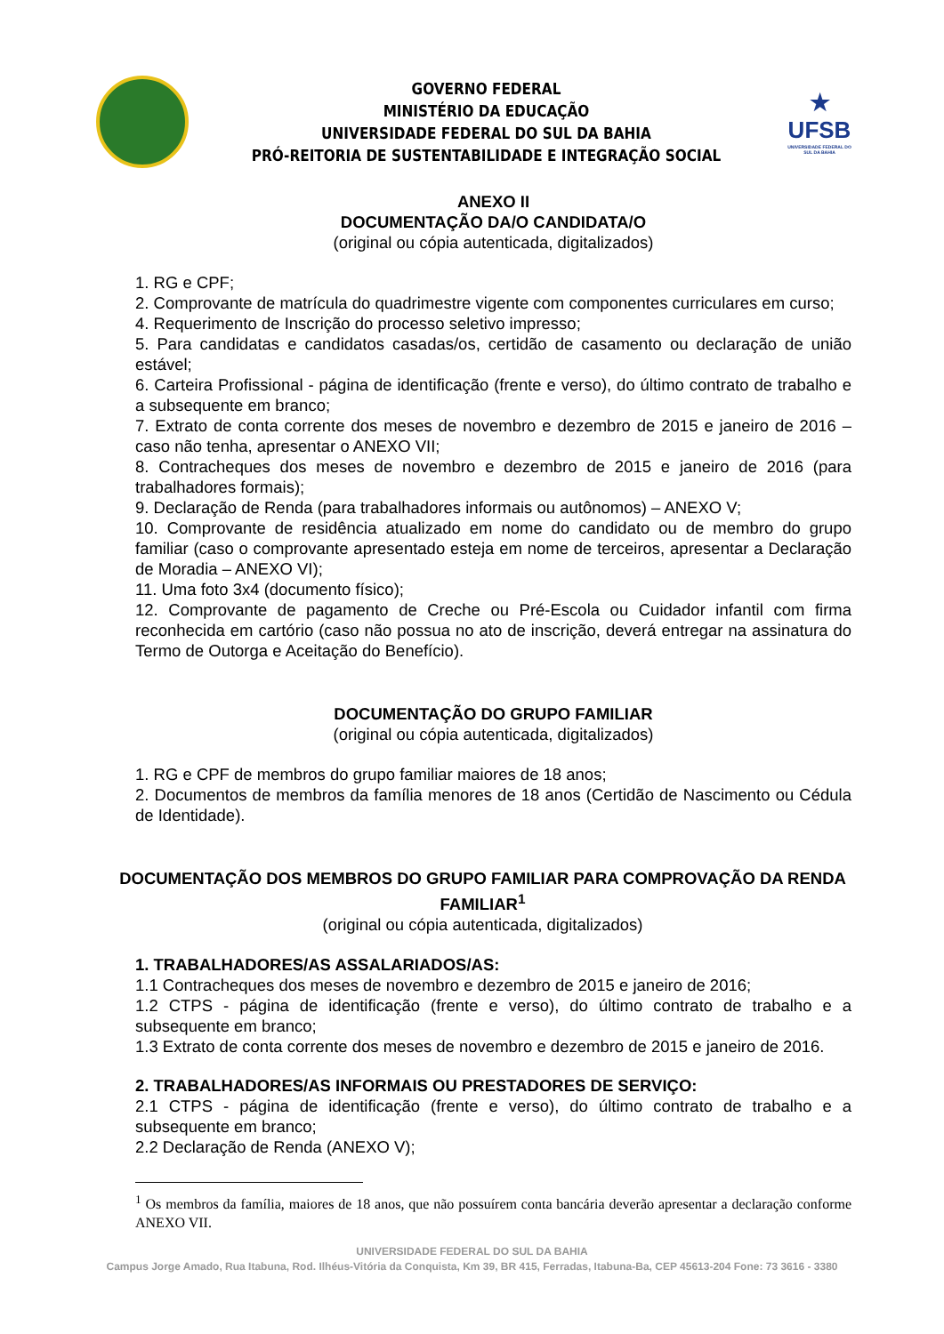GOVERNO FEDERAL
MINISTÉRIO DA EDUCAÇÃO
UNIVERSIDADE FEDERAL DO SUL DA BAHIA
PRÓ-REITORIA DE SUSTENTABILIDADE E INTEGRAÇÃO SOCIAL
★
UFSB
UNIVERSIDADE FEDERAL DO SUL DA BAHIA
ANEXO II
DOCUMENTAÇÃO DA/O CANDIDATA/O
(original ou cópia autenticada, digitalizados)
1. RG e CPF;
2. Comprovante de matrícula do quadrimestre vigente com componentes curriculares em curso;
4. Requerimento de Inscrição do processo seletivo impresso;
5. Para candidatas e candidatos casadas/os, certidão de casamento ou declaração de união estável;
6. Carteira Profissional - página de identificação (frente e verso), do último contrato de trabalho e a subsequente em branco;
7. Extrato de conta corrente dos meses de novembro e dezembro de 2015 e janeiro de 2016 – caso não tenha, apresentar o ANEXO VII;
8. Contracheques dos meses de novembro e dezembro de 2015 e janeiro de 2016 (para trabalhadores formais);
9. Declaração de Renda (para trabalhadores informais ou autônomos) – ANEXO V;
10. Comprovante de residência atualizado em nome do candidato ou de membro do grupo familiar (caso o comprovante apresentado esteja em nome de terceiros, apresentar a Declaração de Moradia – ANEXO VI);
11. Uma foto 3x4 (documento físico);
12. Comprovante de pagamento de Creche ou Pré-Escola ou Cuidador infantil com firma reconhecida em cartório (caso não possua no ato de inscrição, deverá entregar na assinatura do Termo de Outorga e Aceitação do Benefício).
DOCUMENTAÇÃO DO GRUPO FAMILIAR
(original ou cópia autenticada, digitalizados)
1. RG e CPF de membros do grupo familiar maiores de 18 anos;
2. Documentos de membros da família menores de 18 anos (Certidão de Nascimento ou Cédula de Identidade).
DOCUMENTAÇÃO DOS MEMBROS DO GRUPO FAMILIAR PARA COMPROVAÇÃO DA RENDA FAMILIAR<sup>1</sup>
(original ou cópia autenticada, digitalizados)
1. TRABALHADORES/AS ASSALARIADOS/AS:
1.1 Contracheques dos meses de novembro e dezembro de 2015 e janeiro de 2016;
1.2 CTPS - página de identificação (frente e verso), do último contrato de trabalho e a subsequente em branco;
1.3 Extrato de conta corrente dos meses de novembro e dezembro de 2015 e janeiro de 2016.
2. TRABALHADORES/AS INFORMAIS OU PRESTADORES DE SERVIÇO:
2.1 CTPS - página de identificação (frente e verso), do último contrato de trabalho e a subsequente em branco;
2.2 Declaração de Renda (ANEXO V);
<sup>1</sup> Os membros da família, maiores de 18 anos, que não possuírem conta bancária deverão apresentar a declaração conforme ANEXO VII.
UNIVERSIDADE FEDERAL DO SUL DA BAHIA
Campus Jorge Amado, Rua Itabuna, Rod. Ilhéus-Vitória da Conquista, Km 39, BR 415, Ferradas, Itabuna-Ba, CEP 45613-204 Fone: 73 3616 - 3380